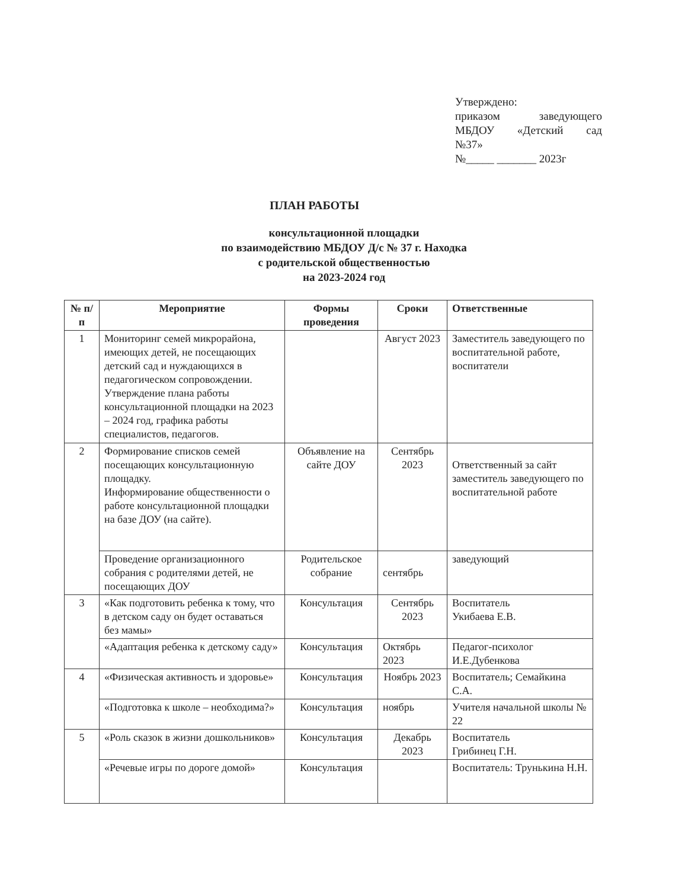Утверждено:
приказом заведующего
МБДОУ «Детский сад
№37»
№_____ _______ 2023г
ПЛАН РАБОТЫ
консультационной площадки
по взаимодействию МБДОУ Д/с № 37 г. Находка
с родительской общественностью
на 2023-2024 год
| № п/п | Мероприятие | Формы проведения | Сроки | Ответственные |
| --- | --- | --- | --- | --- |
| 1 | Мониторинг семей микрорайона, имеющих детей, не посещающих детский сад и нуждающихся в педагогическом сопровождении. Утверждение плана работы консультационной площадки на 2023 – 2024 год, графика работы специалистов, педагогов. | | Август 2023 | Заместитель заведующего по воспитательной работе, воспитатели |
| 2 | Формирование списков семей посещающих консультационную площадку. Информирование общественности о работе консультационной площадки на базе ДОУ (на сайте). | Объявление на сайте ДОУ | Сентябрь 2023 | Ответственный за сайт заместитель заведующего по воспитательной работе |
| | Проведение организационного собрания с родителями детей, не посещающих ДОУ | Родительское собрание | сентябрь | заведующий |
| 3 | «Как подготовить ребенка к тому, что в детском саду он будет оставаться без мамы» | Консультация | Сентябрь 2023 | Воспитатель Укибаева Е.В. |
| | «Адаптация ребенка к детскому саду» | Консультация | Октябрь 2023 | Педагог-психолог И.Е.Дубенкова |
| 4 | «Физическая активность и здоровье» | Консультация | Ноябрь 2023 | Воспитатель; Семайкина С.А. |
| | «Подготовка к школе – необходима?» | Консультация | ноябрь | Учителя начальной школы № 22 |
| 5 | «Роль сказок в жизни дошкольников» | Консультация | Декабрь 2023 | Воспитатель Грибинец Г.Н. |
| | «Речевые игры по дороге домой» | Консультация | | Воспитатель: Трунькина Н.Н. |